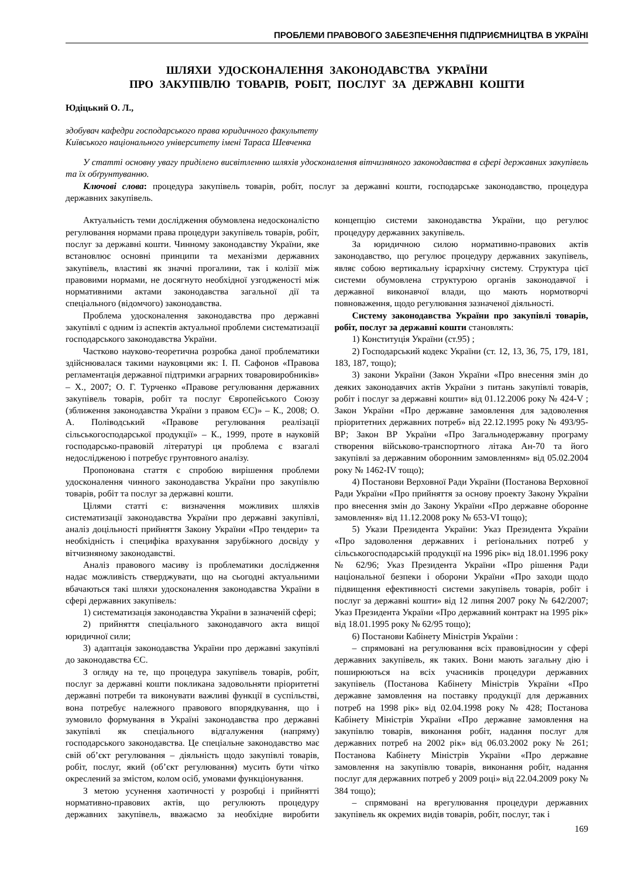ПРОБЛЕМИ ПРАВОВОГО ЗАБЕЗПЕЧЕННЯ ПІДПРИЄМНИЦТВА В УКРАЇНІ
ШЛЯХИ УДОСКОНАЛЕННЯ ЗАКОНОДАВСТВА УКРАЇНИ
ПРО ЗАКУПІВЛЮ ТОВАРІВ, РОБІТ, ПОСЛУГ ЗА ДЕРЖАВНІ КОШТИ
Юдіцький О. Л.,
здобувач кафедри господарського права юридичного факультету
Київського національного університету імені Тараса Шевченка
У статті основну увагу приділено висвітленню шляхів удосконалення вітчизняного законодавства в сфері державних закупівель та їх обґрунтуванню.
Ключові слова: процедура закупівель товарів, робіт, послуг за державні кошти, господарське законодавство, процедура державних закупівель.
Актуальність теми дослідження обумовлена недосконалістю регулювання нормами права процедури закупівель товарів, робіт, послуг за державні кошти. Чинному законодавству України, яке встановлює основні принципи та механізми державних закупівель, властиві як значні прогалини, так і колізії між правовими нормами, не досягнуто необхідної узгодженості між нормативними актами законодавства загальної дії та спеціального (відомчого) законодавства.
Проблема удосконалення законодавства про державні закупівлі є одним із аспектів актуальної проблеми систематизації господарського законодавства України.
Частково науково-теоретична розробка даної проблематики здійснювалася такими науковцями як: І. П. Сафонов «Правова регламентація державної підтримки аграрних товаровиробників» – Х., 2007; О. Г. Турченко «Правове регулювання державних закупівель товарів, робіт та послуг Європейського Союзу (зближення законодавства України з правом ЄС)» – К., 2008; О. А. Поліводський «Правове регулювання реалізації сільськогосподарської продукції» – К., 1999, проте в науковій господарсько-правовій літературі ця проблема є взагалі недослідженою і потребує грунтовного аналізу.
Пропонована стаття є спробою вирішення проблеми удосконалення чинного законодавства України про закупівлю товарів, робіт та послуг за державні кошти.
Цілями статті є: визначення можливих шляхів систематизації законодавства України про державні закупівлі, аналіз доцільності прийняття Закону України «Про тендери» та необхідність і специфіка врахування зарубіжного досвіду у вітчизняному законодавстві.
Аналіз правового масиву із проблематики дослідження надає можливість стверджувати, що на сьогодні актуальними вбачаються такі шляхи удосконалення законодавства України в сфері державних закупівель:
1) систематизація законодавства України в зазначеній сфері;
2) прийняття спеціального законодавчого акта вищої юридичної сили;
3) адаптація законодавства України про державні закупівлі до законодавства ЄС.
З огляду на те, що процедура закупівель товарів, робіт, послуг за державні кошти покликана задовольняти пріоритетні державні потреби та виконувати важливі функції в суспільстві, вона потребує належного правового впорядкування, що і зумовило формування в Україні законодавства про державні закупівлі як спеціального відгалуження (напряму) господарського законодавства. Це спеціальне законодавство має свій об’єкт регулювання – діяльність щодо закупівлі товарів, робіт, послуг, який (об’єкт регулювання) мусить бути чітко окреслений за змістом, колом осіб, умовами функціонування.
З метою усунення хаотичності у розробці і прийнятті нормативно-правових актів, що регулюють процедуру державних закупівель, вважаємо за необхідне виробити концепцію системи законодавства України, що регулює процедуру державних закупівель.
За юридичною силою нормативно-правових актів законодавство, що регулює процедуру державних закупівель, являє собою вертикальну ієрархічну систему. Структура цієї системи обумовлена структурою органів законодавчої і державної виконавчої влади, що мають нормотворчі повноваження, щодо регулювання зазначеної діяльності.
Систему законодавства України про закупівлі товарів, робіт, послуг за державні кошти становлять:
1) Конституція України (ст.95) ;
2) Господарський кодекс України (ст. 12, 13, 36, 75, 179, 181, 183, 187, тощо);
3) закони України (Закон України «Про внесення змін до деяких законодавчих актів України з питань закупівлі товарів, робіт і послуг за державні кошти» від 01.12.2006 року № 424-V ; Закон України «Про державне замовлення для задоволення пріоритетних державних потреб» від 22.12.1995 року № 493/95-ВР; Закон ВР України «Про Загальнодержавну програму створення військово-транспортного літака Ан-70 та його закупівлі за державним оборонним замовленням» від 05.02.2004 року № 1462-IV тощо);
4) Постанови Верховної Ради України (Постанова Верховної Ради України «Про прийняття за основу проекту Закону України про внесення змін до Закону України «Про державне оборонне замовлення» від 11.12.2008 року № 653-VI тощо);
5) Укази Президента України: Указ Президента України «Про задоволення державних і регіональних потреб у сільськогосподарській продукції на 1996 рік» від 18.01.1996 року № 62/96; Указ Президента України «Про рішення Ради національної безпеки і оборони України «Про заходи щодо підвищення ефективності системи закупівель товарів, робіт і послуг за державні кошти» від 12 липня 2007 року № 642/2007; Указ Президента України «Про державний контракт на 1995 рік» від 18.01.1995 року № 62/95 тощо);
6) Постанови Кабінету Міністрів України :
– спрямовані на регулювання всіх правовідносин у сфері державних закупівель, як таких. Вони мають загальну дію і поширюються на всіх учасників процедури державних закупівель (Постанова Кабінету Міністрів України «Про державне замовлення на поставку продукції для державних потреб на 1998 рік» від 02.04.1998 року № 428; Постанова Кабінету Міністрів України «Про державне замовлення на закупівлю товарів, виконання робіт, надання послуг для державних потреб на 2002 рік» від 06.03.2002 року № 261; Постанова Кабінету Міністрів України «Про державне замовлення на закупівлю товарів, виконання робіт, надання послуг для державних потреб у 2009 році» від 22.04.2009 року № 384 тощо);
– спрямовані на врегулювання процедури державних закупівель як окремих видів товарів, робіт, послуг, так і
169